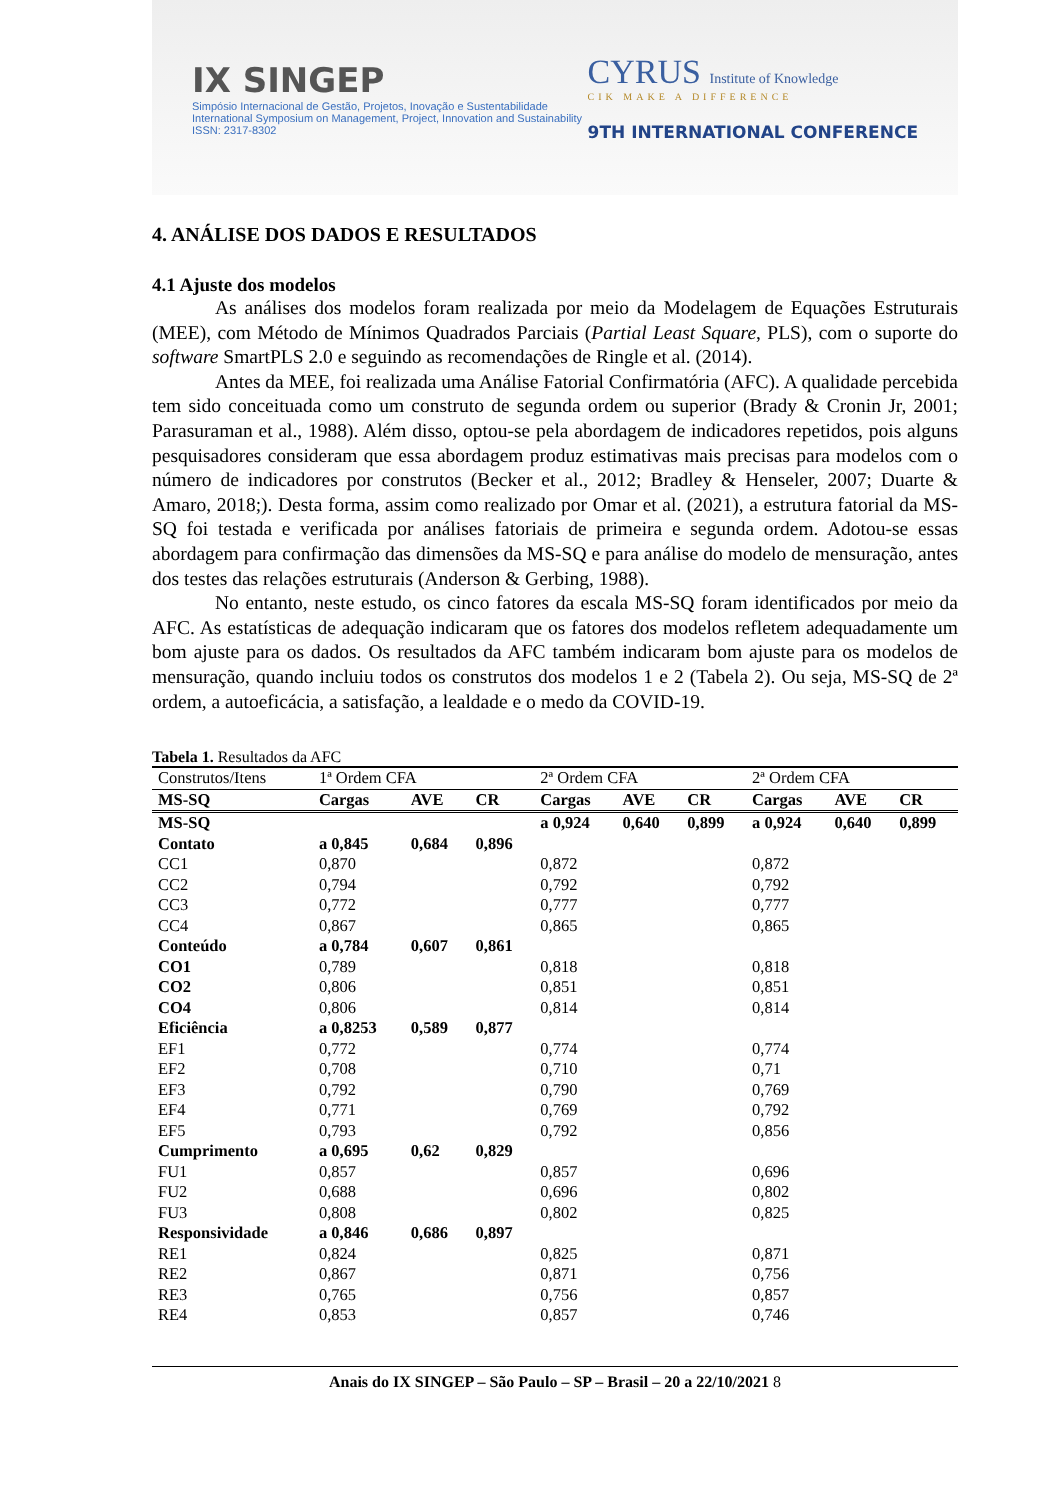IX SINGEP
Simpósio Internacional de Gestão, Projetos, Inovação e Sustentabilidade
International Symposium on Management, Project, Innovation and Sustainability
ISSN: 2317-8302
CYRUS Institute of Knowledge
CIK MAKE A DIFFERENCE
9TH INTERNATIONAL CONFERENCE
4. ANÁLISE DOS DADOS E RESULTADOS
4.1 Ajuste dos modelos
As análises dos modelos foram realizada por meio da Modelagem de Equações Estruturais (MEE), com Método de Mínimos Quadrados Parciais (Partial Least Square, PLS), com o suporte do software SmartPLS 2.0 e seguindo as recomendações de Ringle et al. (2014).
Antes da MEE, foi realizada uma Análise Fatorial Confirmatória (AFC). A qualidade percebida tem sido conceituada como um construto de segunda ordem ou superior (Brady & Cronin Jr, 2001; Parasuraman et al., 1988). Além disso, optou-se pela abordagem de indicadores repetidos, pois alguns pesquisadores consideram que essa abordagem produz estimativas mais precisas para modelos com o número de indicadores por construtos (Becker et al., 2012; Bradley & Henseler, 2007; Duarte & Amaro, 2018;). Desta forma, assim como realizado por Omar et al. (2021), a estrutura fatorial da MS-SQ foi testada e verificada por análises fatoriais de primeira e segunda ordem. Adotou-se essas abordagem para confirmação das dimensões da MS-SQ e para análise do modelo de mensuração, antes dos testes das relações estruturais (Anderson & Gerbing, 1988).
No entanto, neste estudo, os cinco fatores da escala MS-SQ foram identificados por meio da AFC. As estatísticas de adequação indicaram que os fatores dos modelos refletem adequadamente um bom ajuste para os dados. Os resultados da AFC também indicaram bom ajuste para os modelos de mensuração, quando incluiu todos os construtos dos modelos 1 e 2 (Tabela 2). Ou seja, MS-SQ de 2ª ordem, a autoeficácia, a satisfação, a lealdade e o medo da COVID-19.
Tabela 1. Resultados da AFC
| Construtos/Itens | 1ª Ordem CFA | | | 2ª Ordem CFA | | | 2ª Ordem CFA | | |
| MS-SQ | Cargas | AVE | CR | Cargas | AVE | CR | Cargas | AVE | CR |
| MS-SQ | | | | a 0,924 | 0,640 | 0,899 | a 0,924 | 0,640 | 0,899 |
| Contato | a 0,845 | 0,684 | 0,896 | | | | | | |
| CC1 | 0,870 | | | 0,872 | | | 0,872 | | |
| CC2 | 0,794 | | | 0,792 | | | 0,792 | | |
| CC3 | 0,772 | | | 0,777 | | | 0,777 | | |
| CC4 | 0,867 | | | 0,865 | | | 0,865 | | |
| Conteúdo | a 0,784 | 0,607 | 0,861 | | | | | | |
| CO1 | 0,789 | | | 0,818 | | | 0,818 | | |
| CO2 | 0,806 | | | 0,851 | | | 0,851 | | |
| CO4 | 0,806 | | | 0,814 | | | 0,814 | | |
| Eficiência | a 0,8253 | 0,589 | 0,877 | | | | | | |
| EF1 | 0,772 | | | 0,774 | | | 0,774 | | |
| EF2 | 0,708 | | | 0,710 | | | 0,71 | | |
| EF3 | 0,792 | | | 0,790 | | | 0,769 | | |
| EF4 | 0,771 | | | 0,769 | | | 0,792 | | |
| EF5 | 0,793 | | | 0,792 | | | 0,856 | | |
| Cumprimento | a 0,695 | 0,62 | 0,829 | | | | | | |
| FU1 | 0,857 | | | 0,857 | | | 0,696 | | |
| FU2 | 0,688 | | | 0,696 | | | 0,802 | | |
| FU3 | 0,808 | | | 0,802 | | | 0,825 | | |
| Responsividade | a 0,846 | 0,686 | 0,897 | | | | | | |
| RE1 | 0,824 | | | 0,825 | | | 0,871 | | |
| RE2 | 0,867 | | | 0,871 | | | 0,756 | | |
| RE3 | 0,765 | | | 0,756 | | | 0,857 | | |
| RE4 | 0,853 | | | 0,857 | | | 0,746 | | |
Anais do IX SINGEP – São Paulo – SP – Brasil – 20 a 22/10/2021 8